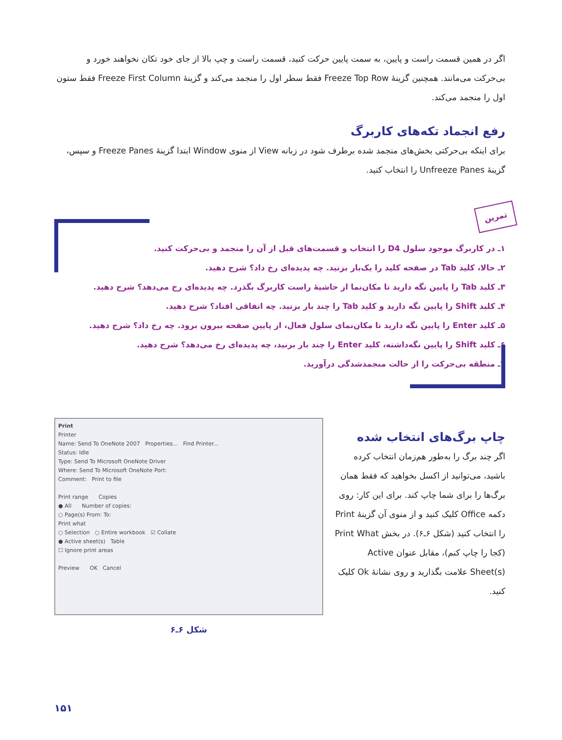اگر در همین قسمت راست و پایین، به سمت پایین حرکت کنید، قسمت راست و چپ بالا از جای خود تکان نخواهند خورد و بی‌حرکت می‌مانند. همچنین گزینهٔ Freeze Top Row فقط سطر اول را منجمد می‌کند و گزینهٔ Freeze First Column فقط ستون اول را منجمد می‌کند.
رفع انجماد تکه‌های کاربرگ
برای اینکه بی‌حرکتی بخش‌های منجمد شده برطرف شود در زبانه View از منوی Window ابتدا گزینهٔ Freeze Panes و سپس، گزینهٔ Unfreeze Panes را انتخاب کنید.
تمرین
۱ـ در کاربرگ موجود سلول D4 را انتخاب و قسمت‌های قبل از آن را منجمد و بی‌حرکت کنید.
۲ـ حالا، کلید Tab در صفحه کلید را یک‌بار بزنید. چه پدیده‌ای رخ داد؟ شرح دهید.
۳ـ کلید Tab را پایین نگه دارید تا مکان‌نما از حاشیهٔ راست کاربرگ بگذرد. چه پدیده‌ای رخ می‌دهد؟ شرح دهید.
۴ـ کلید Shift را پایین نگه دارید و کلید Tab را چند بار بزنید. چه اتفاقی افتاد؟ شرح دهید.
۵ـ کلید Enter را پایین نگه دارید تا مکان‌نمای سلول فعال، از پایین صفحه بیرون برود. چه رخ داد؟ شرح دهید.
۶ـ کلید Shift را پایین نگه‌داشته، کلید Enter را چند بار بزنید، چه پدیده‌ای رخ می‌دهد؟ شرح دهید.
۷ـ منطقه بی‌حرکت را از حالت منجمدشدگی درآورید.
چاپ برگ‌های انتخاب شده
اگر چند برگ را به‌طور هم‌زمان انتخاب کرده باشید، می‌توانید از اکسل بخواهید که فقط همان برگ‌ها را برای شما چاپ کند. برای این کار: روی دکمه Office کلیک کنید و از منوی آن گزینهٔ Print را انتخاب کنید (شکل ۶ـ۶). در بخش Print What (کجا را چاپ کنم)، مقابل عنوان Active Sheet(s) علامت بگذارید و روی نشانهٔ Ok کلیک کنید.
Print
Printer
Name: Send To OneNote 2007 Properties... Find Printer...
Status: Idle
Type: Send To Microsoft OneNote Driver
Where: Send To Microsoft OneNote Port:
Comment: Print to file
Print range Copies
● All Number of copies:
○ Page(s) From: To:
Print what
○ Selection ○ Entire workbook ☑ Collate
● Active sheet(s) Table
☐ Ignore print areas
Preview OK Cancel
شکل ۶ـ۶
۱۵۱